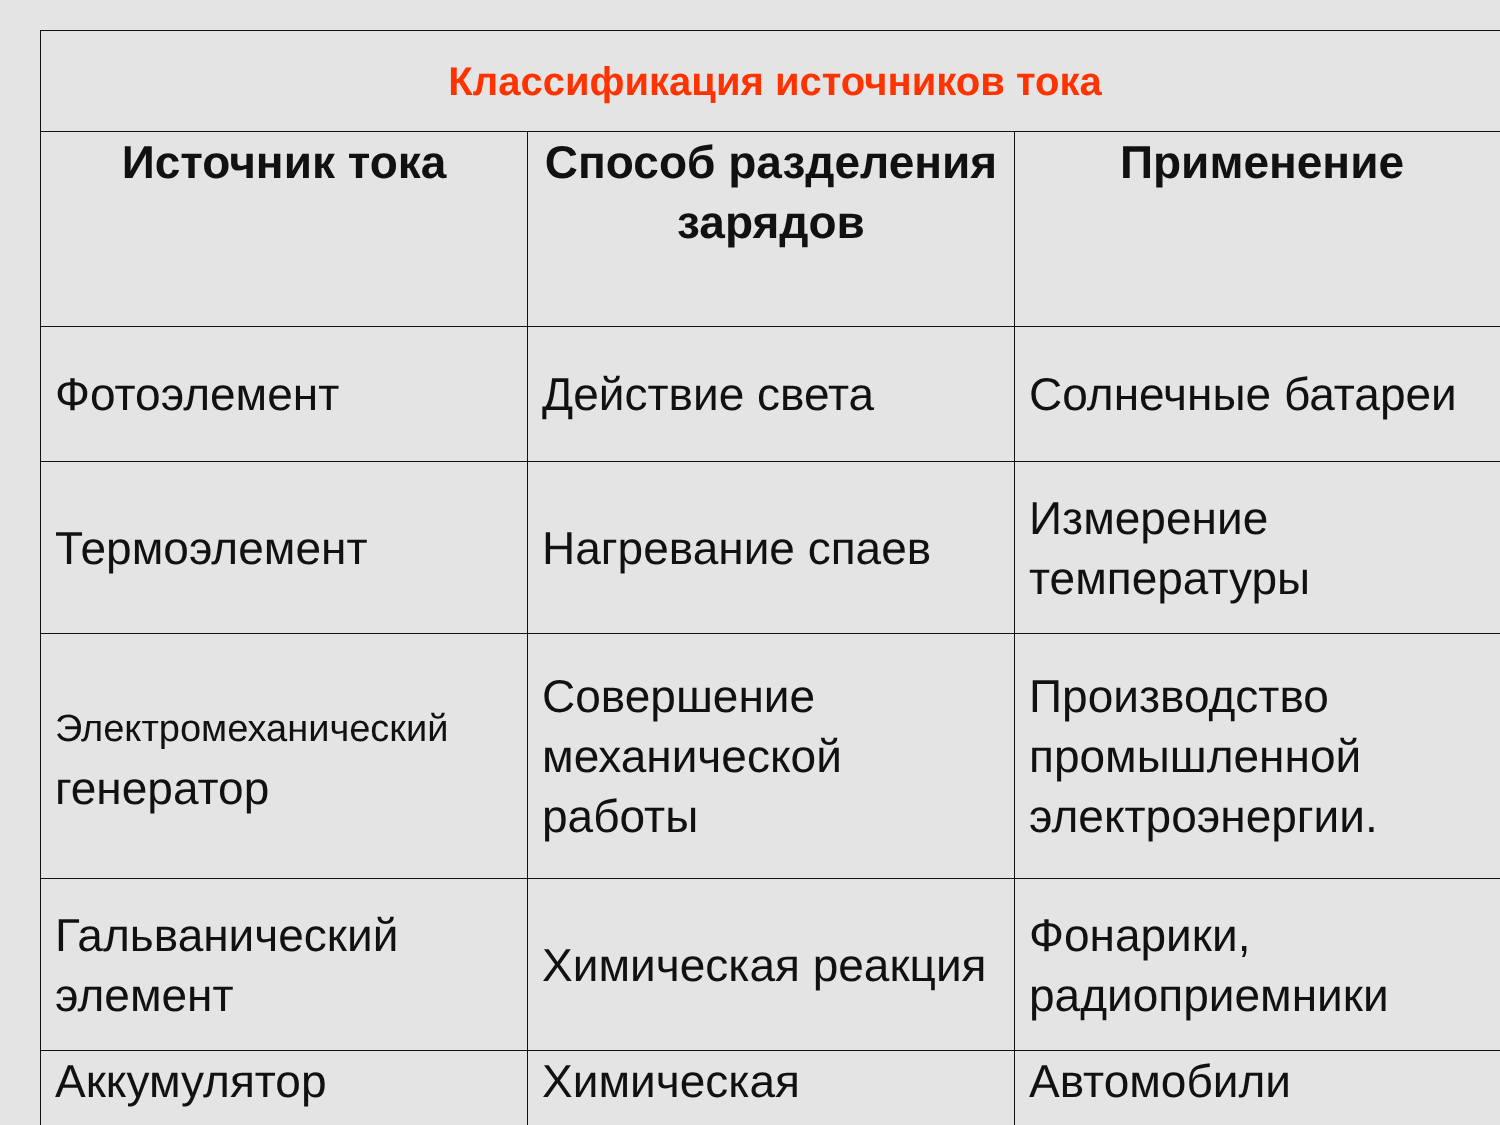| Классификация источников тока | | |
| --- | --- | --- |
| Источник тока | Способ разделения зарядов | Применение |
| Фотоэлемент | Действие света | Солнечные батареи |
| Термоэлемент | Нагревание спаев | Измерение температуры |
| Электромеханический генератор | Совершение механической работы | Производство промышленной электроэнергии. |
| Гальванический элемент | Химическая реакция | Фонарики, радиоприемники |
| Аккумулятор | Химическая | Автомобили |